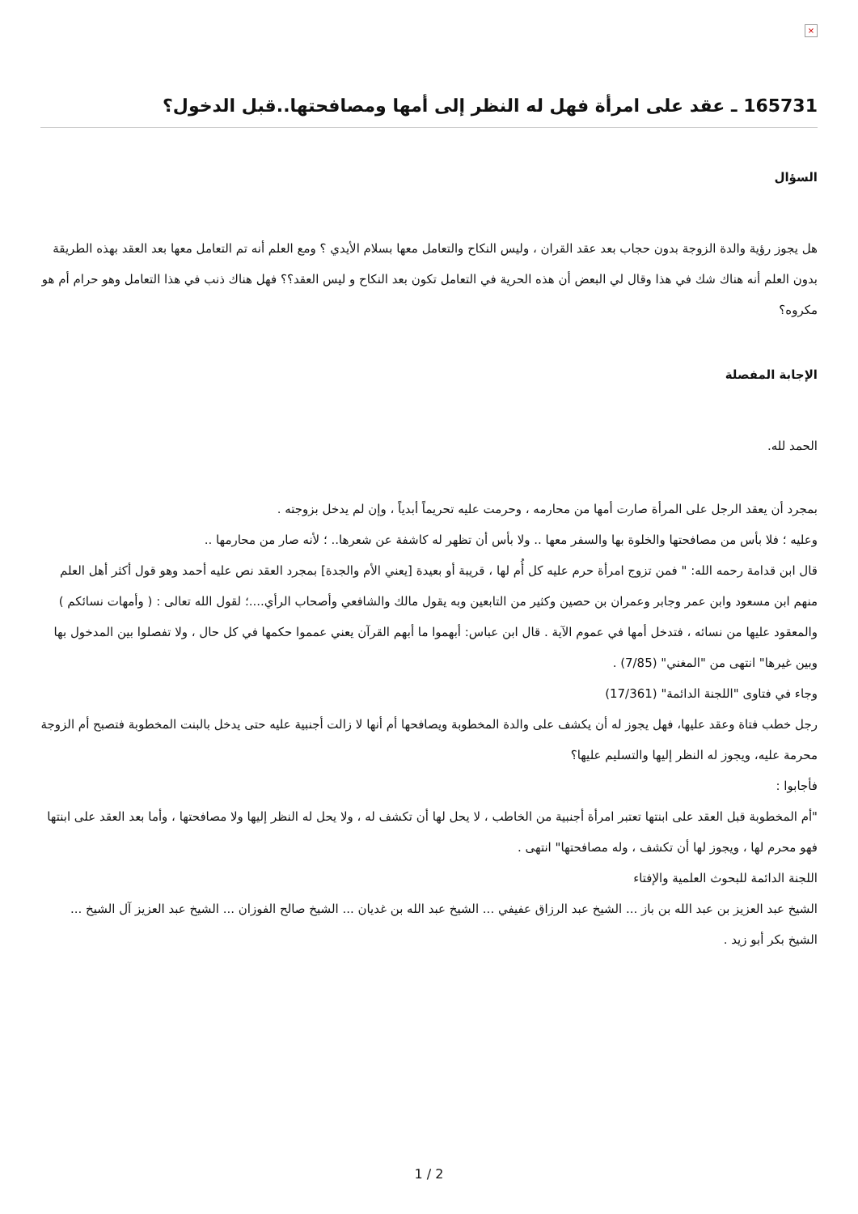×
165731 ـ عقد على امرأة فهل له النظر إلى أمها ومصافحتها..قبل الدخول؟
السؤال
هل يجوز رؤية والدة الزوجة بدون حجاب بعد عقد القران ، وليس النكاح والتعامل معها بسلام الأيدي ؟ ومع العلم أنه تم التعامل معها بعد العقد بهذه الطريقة بدون العلم أنه هناك شك في هذا وقال لي البعض أن هذه الحرية في التعامل تكون بعد النكاح و ليس العقد؟؟ فهل هناك ذنب في هذا التعامل وهو حرام أم هو مكروه؟
الإجابة المفصلة
الحمد لله.
بمجرد أن يعقد الرجل على المرأة صارت أمها من محارمه ، وحرمت عليه تحريماً أبدياً ، وإن لم يدخل بزوجته .
وعليه ؛ فلا بأس من مصافحتها والخلوة بها والسفر معها .. ولا بأس أن تظهر له كاشفة عن شعرها.. ؛ لأنه صار من محارمها ..
قال ابن قدامة رحمه الله: " فمن تزوج امرأة حرم عليه كل أُم لها ، قريبة أو بعيدة [يعني الأم والجدة] بمجرد العقد نص عليه أحمد وهو قول أكثر أهل العلم منهم ابن مسعود وابن عمر وجابر وعمران بن حصين وكثير من التابعين وبه يقول مالك والشافعي وأصحاب الرأي....؛ لقول الله تعالى : ( وأمهات نسائكم ) والمعقود عليها من نسائه ، فتدخل أمها في عموم الآية . قال ابن عباس: أبهموا ما أبهم القرآن يعني عمموا حكمها في كل حال ، ولا تفصلوا بين المدخول بها وبين غيرها" انتهى من "المغني" (7/85) .
وجاء في فتاوى "اللجنة الدائمة" (17/361)
رجل خطب فتاة وعقد عليها، فهل يجوز له أن يكشف على والدة المخطوبة ويصافحها أم أنها لا زالت أجنبية عليه حتى يدخل بالبنت المخطوبة فتصبح أم الزوجة محرمة عليه، ويجوز له النظر إليها والتسليم عليها؟
فأجابوا :
"أم المخطوبة قبل العقد على ابنتها تعتبر امرأة أجنبية من الخاطب ، لا يحل لها أن تكشف له ، ولا يحل له النظر إليها ولا مصافحتها ، وأما بعد العقد على ابنتها فهو محرم لها ، ويجوز لها أن تكشف ، وله مصافحتها" انتهى .
اللجنة الدائمة للبحوث العلمية والإفتاء
الشيخ عبد العزيز بن عبد الله بن باز ... الشيخ عبد الرزاق عفيفي ... الشيخ عبد الله بن غديان ... الشيخ صالح الفوزان ... الشيخ عبد العزيز آل الشيخ ... الشيخ بكر أبو زيد .
1 / 2